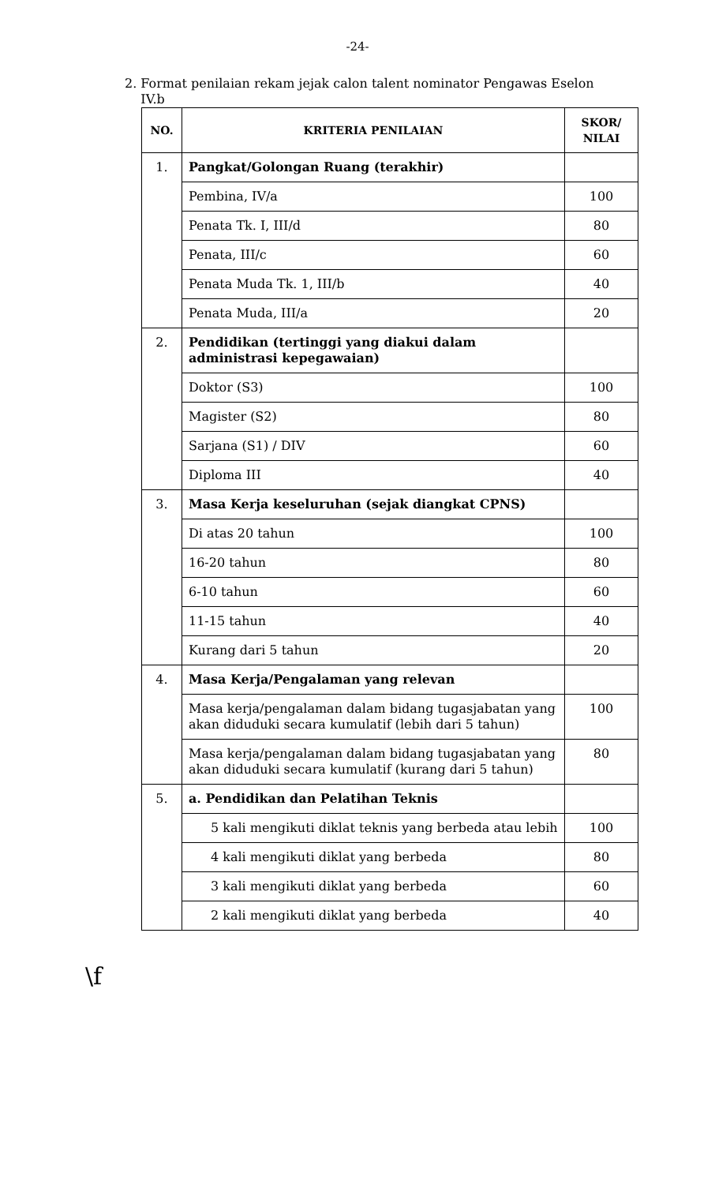-24-
2. Format penilaian rekam jejak calon talent nominator Pengawas Eselon
IV.b
| NO. | KRITERIA PENILAIAN | SKOR/ NILAI |
| --- | --- | --- |
| 1. | Pangkat/Golongan Ruang (terakhir) | |
| | Pembina, IV/a | 100 |
| | Penata Tk. I, III/d | 80 |
| | Penata, III/c | 60 |
| | Penata Muda Tk. 1, III/b | 40 |
| | Penata Muda, III/a | 20 |
| 2. | Pendidikan (tertinggi yang diakui dalam administrasi kepegawaian) | |
| | Doktor (S3) | 100 |
| | Magister (S2) | 80 |
| | Sarjana (S1) / DIV | 60 |
| | Diploma III | 40 |
| 3. | Masa Kerja keseluruhan (sejak diangkat CPNS) | |
| | Di atas 20 tahun | 100 |
| | 16-20 tahun | 80 |
| | 6-10 tahun | 60 |
| | 11-15 tahun | 40 |
| | Kurang dari 5 tahun | 20 |
| 4. | Masa Kerja/Pengalaman yang relevan | |
| | Masa kerja/pengalaman dalam bidang tugasjabatan yang akan diduduki secara kumulatif (lebih dari 5 tahun) | 100 |
| | Masa kerja/pengalaman dalam bidang tugasjabatan yang akan diduduki secara kumulatif (kurang dari 5 tahun) | 80 |
| 5. | a. Pendidikan dan Pelatihan Teknis | |
| | 5 kali mengikuti diklat teknis yang berbeda atau lebih | 100 |
| | 4 kali mengikuti diklat yang berbeda | 80 |
| | 3 kali mengikuti diklat yang berbeda | 60 |
| | 2 kali mengikuti diklat yang berbeda | 40 |
\f